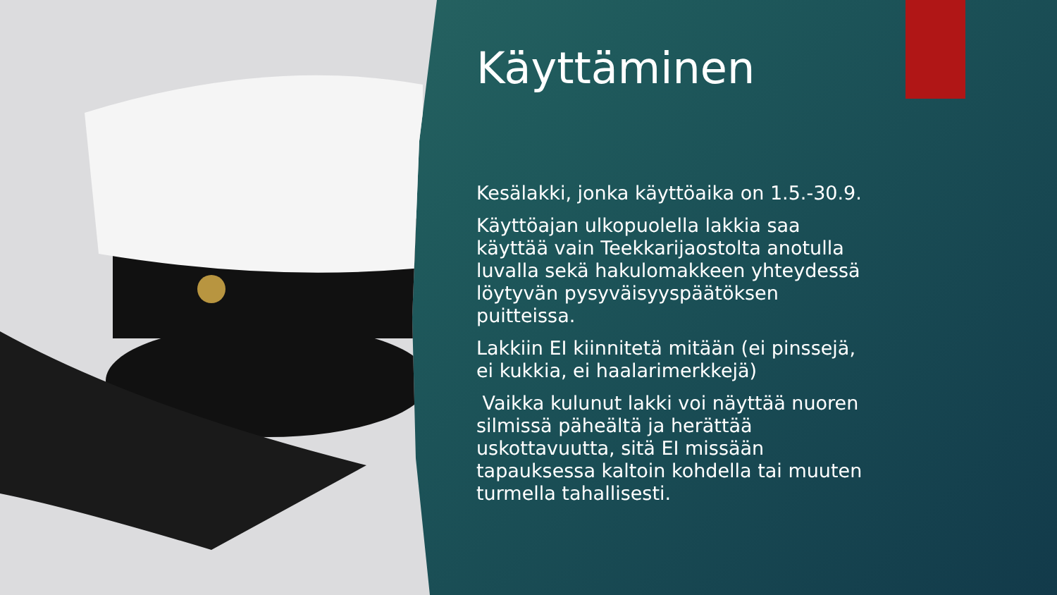Käyttäminen
Kesälakki, jonka käyttöaika on 1.5.-30.9.
Käyttöajan ulkopuolella lakkia saa käyttää vain Teekkarijaostolta anotulla luvalla sekä hakulomakkeen yhteydessä löytyvän pysyväisyyspäätöksen puitteissa.
Lakkiin EI kiinnitetä mitään (ei pinssejä, ei kukkia, ei haalarimerkkejä)
Vaikka kulunut lakki voi näyttää nuoren silmissä päheältä ja herättää uskottavuutta, sitä EI missään tapauksessa kaltoin kohdella tai muuten turmella tahallisesti.